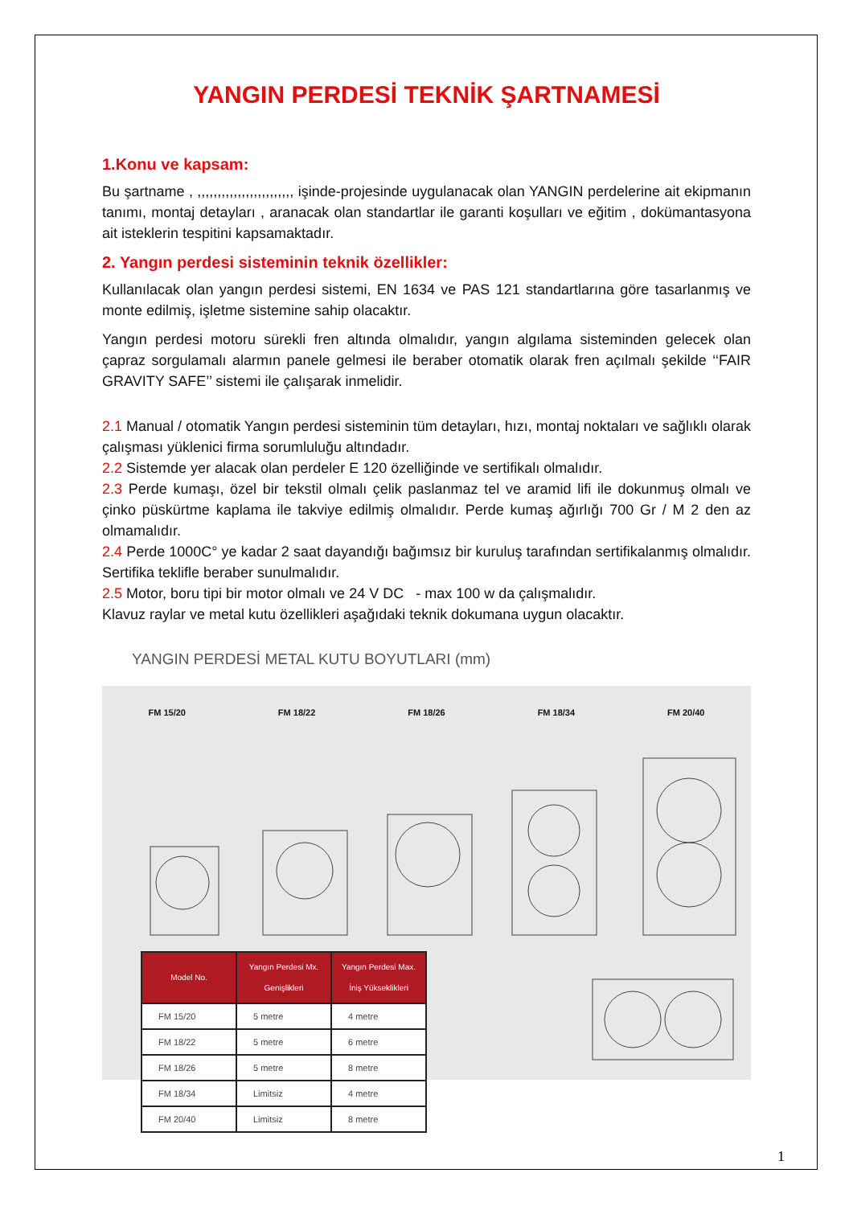YANGIN PERDESİ TEKNİK ŞARTNAMESİ
1.Konu ve kapsam:
Bu şartname , ,,,,,,,,,,,,,,,,,,,,,,,, işinde-projesinde uygulanacak olan YANGIN perdelerine ait ekipmanın tanımı, montaj detayları , aranacak olan standartlar ile garanti koşulları ve eğitim , dokümantasyona ait isteklerin tespitini kapsamaktadır.
2. Yangın perdesi sisteminin teknik özellikler:
Kullanılacak olan yangın perdesi sistemi, EN 1634 ve PAS 121 standartlarına göre tasarlanmış ve monte edilmiş, işletme sistemine sahip olacaktır.
Yangın perdesi motoru sürekli fren altında olmalıdır, yangın algılama sisteminden gelecek olan çapraz sorgulamalı alarmın panele gelmesi ile beraber otomatik olarak fren açılmalı şekilde ‘‘FAIR GRAVITY SAFE’’ sistemi ile çalışarak inmelidir.
2.1 Manual / otomatik Yangın perdesi sisteminin tüm detayları, hızı, montaj noktaları ve sağlıklı olarak çalışması yüklenici firma sorumluluğu altındadır.
2.2 Sistemde yer alacak olan perdeler E 120 özelliğinde ve sertifikalı olmalıdır.
2.3 Perde kumaşı, özel bir tekstil olmalı çelik paslanmaz tel ve aramid lifi ile dokunmuş olmalı ve çinko püskürtme kaplama ile takviye edilmiş olmalıdır. Perde kumaş ağırlığı 700 Gr / M 2 den az olmamalıdır.
2.4 Perde 1000C° ye kadar 2 saat dayandığı bağımsız bir kuruluş tarafından sertifikalanmış olmalıdır. Sertifika teklifle beraber sunulmalıdır.
2.5 Motor, boru tipi bir motor olmalı ve 24 V DC - max 100 w da çalışmalıdır.
Klavuz raylar ve metal kutu özellikleri aşağıdaki teknik dokumana uygun olacaktır.
YANGIN PERDESİ METAL KUTU BOYUTLARI (mm)
FM 15/20 FM 18/22 FM 18/26 FM 18/34 FM 20/40
| Model No. | Yangın Perdesi Mx. Genişlikleri | Yangın Perdesi Max. İniş Yükseklikleri |
| --- | --- | --- |
| FM 15/20 | 5 metre | 4 metre |
| FM 18/22 | 5 metre | 6 metre |
| FM 18/26 | 5 metre | 8 metre |
| FM 18/34 | Limitsiz | 4 metre |
| FM 20/40 | Limitsiz | 8 metre |
1